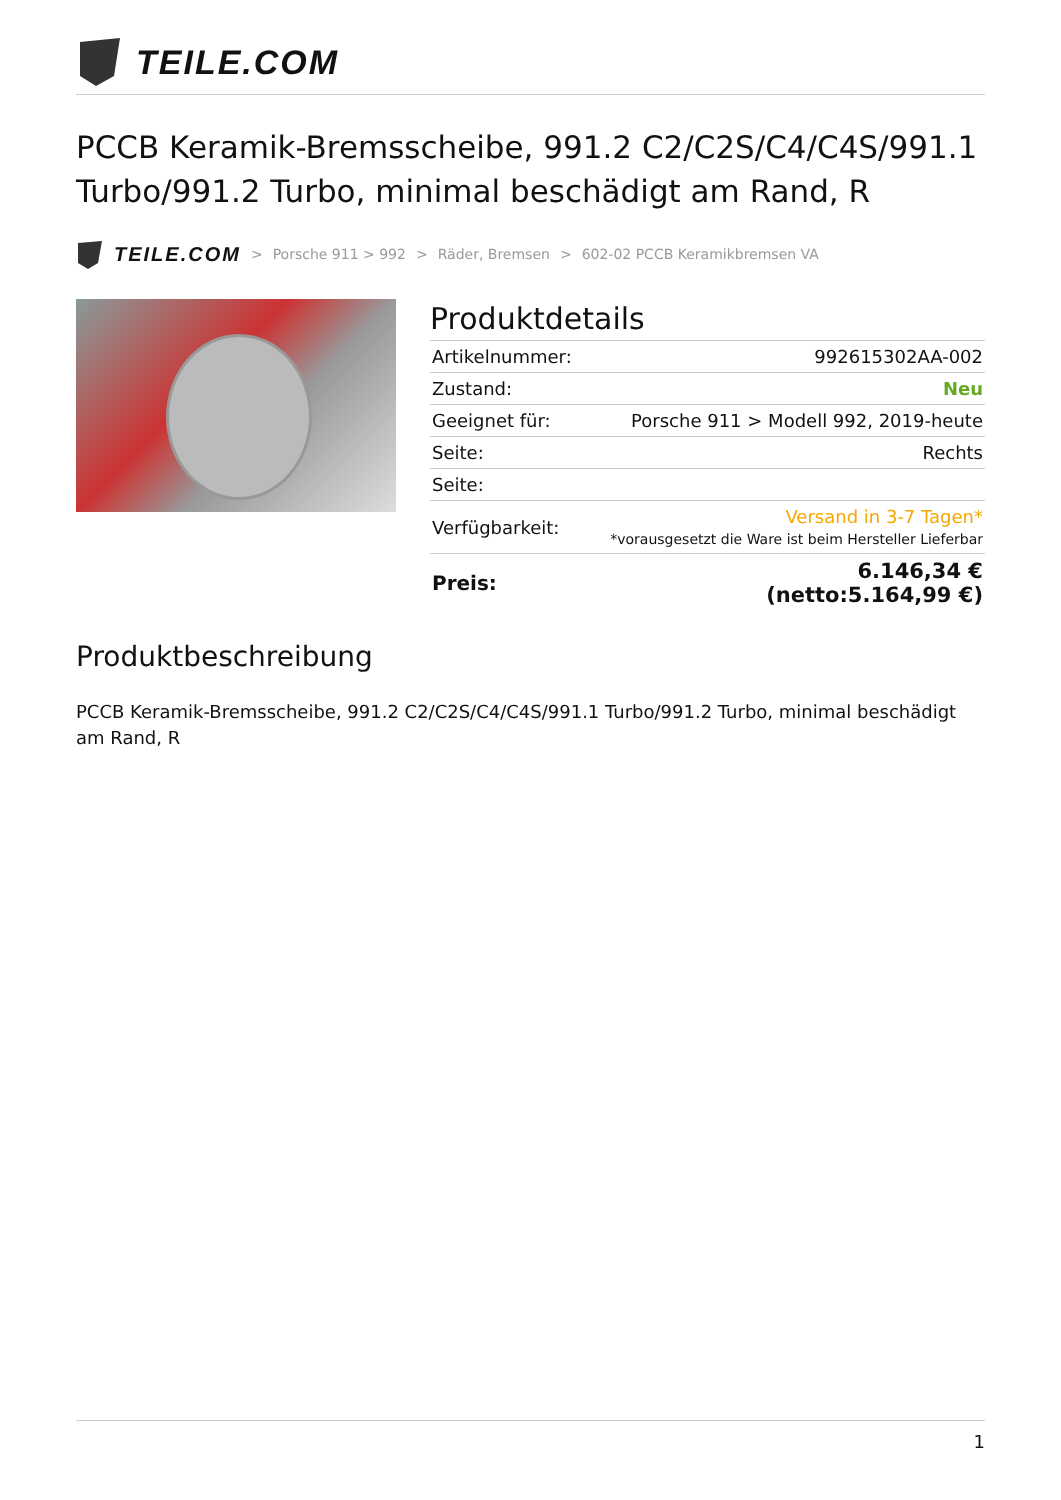TEILE.COM
PCCB Keramik-Bremsscheibe, 991.2 C2/C2S/C4/C4S/991.1 Turbo/991.2 Turbo, minimal beschädigt am Rand, R
TEILE.COM > Porsche 911 > 992 > Räder, Bremsen > 602-02 PCCB Keramikbremsen VA
Produktdetails
| Artikelnummer: | 992615302AA-002 |
| Zustand: | Neu |
| Geeignet für: | Porsche 911 > Modell 992, 2019-heute |
| Seite: | Rechts |
| Seite: | |
| Verfügbarkeit: | Versand in 3-7 Tagen* *vorausgesetzt die Ware ist beim Hersteller Lieferbar |
| Preis: | 6.146,34 € (netto:5.164,99 €) |
Produktbeschreibung
PCCB Keramik-Bremsscheibe, 991.2 C2/C2S/C4/C4S/991.1 Turbo/991.2 Turbo, minimal beschädigt am Rand, R
1